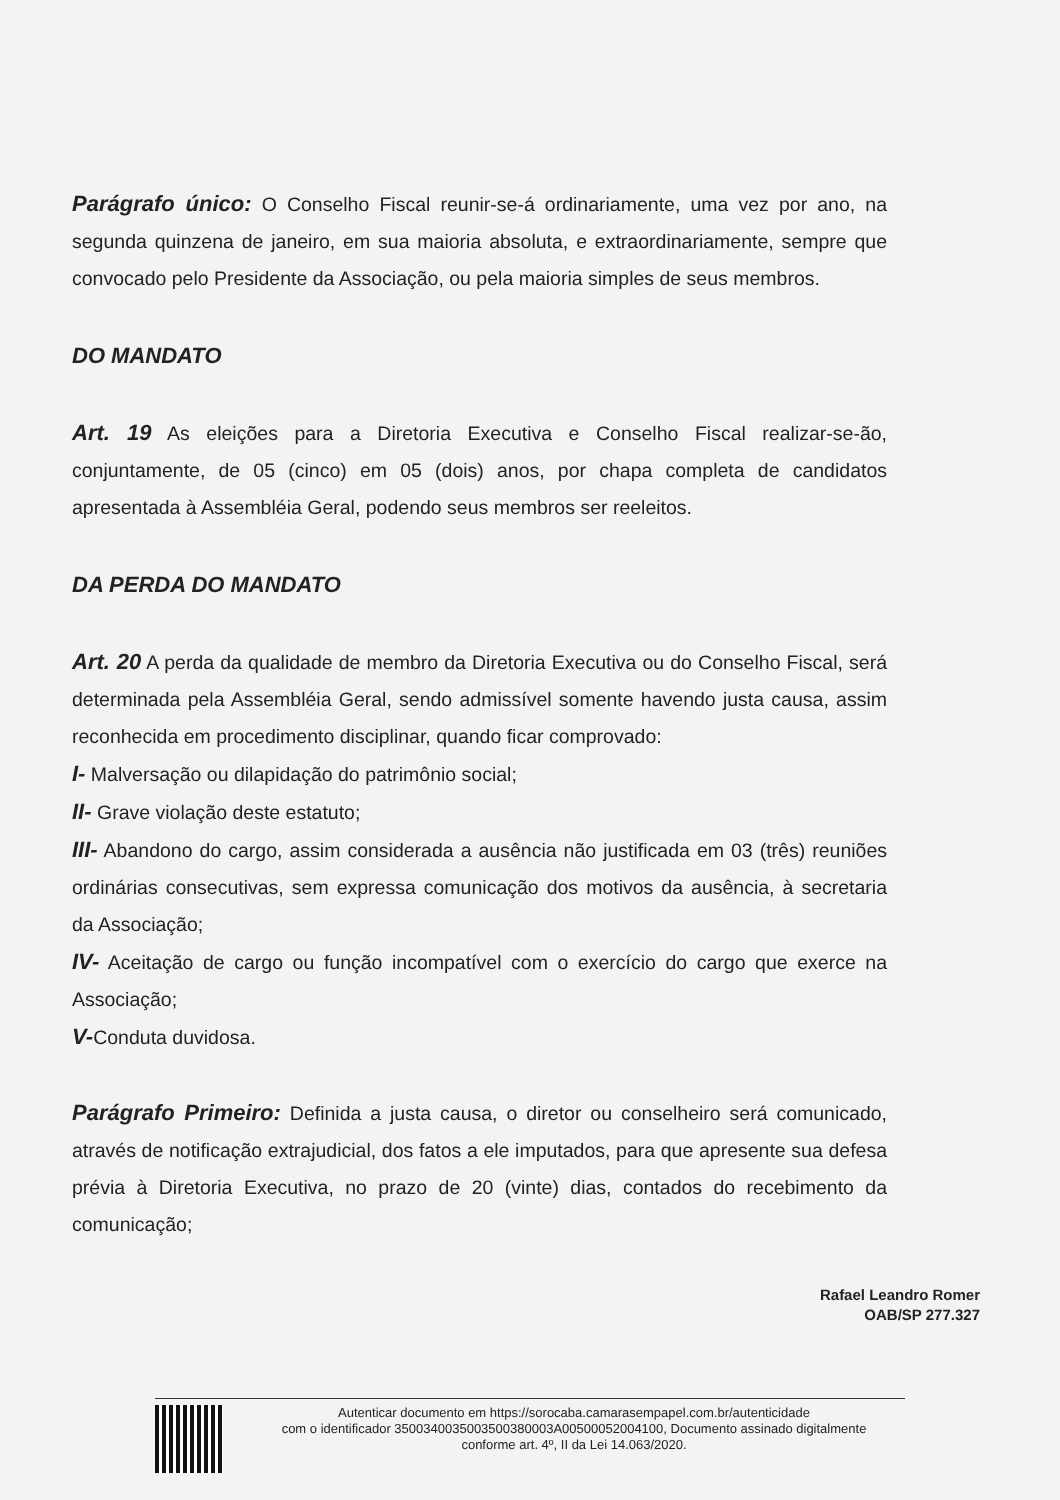Parágrafo único: O Conselho Fiscal reunir-se-á ordinariamente, uma vez por ano, na segunda quinzena de janeiro, em sua maioria absoluta, e extraordinariamente, sempre que convocado pelo Presidente da Associação, ou pela maioria simples de seus membros.
DO MANDATO
Art. 19 As eleições para a Diretoria Executiva e Conselho Fiscal realizar-se-ão, conjuntamente, de 05 (cinco) em 05 (dois) anos, por chapa completa de candidatos apresentada à Assembléia Geral, podendo seus membros ser reeleitos.
DA PERDA DO MANDATO
Art. 20 A perda da qualidade de membro da Diretoria Executiva ou do Conselho Fiscal, será determinada pela Assembléia Geral, sendo admissível somente havendo justa causa, assim reconhecida em procedimento disciplinar, quando ficar comprovado:
I- Malversação ou dilapidação do patrimônio social;
II- Grave violação deste estatuto;
III- Abandono do cargo, assim considerada a ausência não justificada em 03 (três) reuniões ordinárias consecutivas, sem expressa comunicação dos motivos da ausência, à secretaria da Associação;
IV- Aceitação de cargo ou função incompatível com o exercício do cargo que exerce na Associação;
V-Conduta duvidosa.
Parágrafo Primeiro: Definida a justa causa, o diretor ou conselheiro será comunicado, através de notificação extrajudicial, dos fatos a ele imputados, para que apresente sua defesa prévia à Diretoria Executiva, no prazo de 20 (vinte) dias, contados do recebimento da comunicação;
Rafael Leandro Romer
OAB/SP 277.327
Autenticar documento em https://sorocaba.camarasempapel.com.br/autenticidade
com o identificador 3500340035003500380003A00500052004100, Documento assinado digitalmente
conforme art. 4º, II da Lei 14.063/2020.